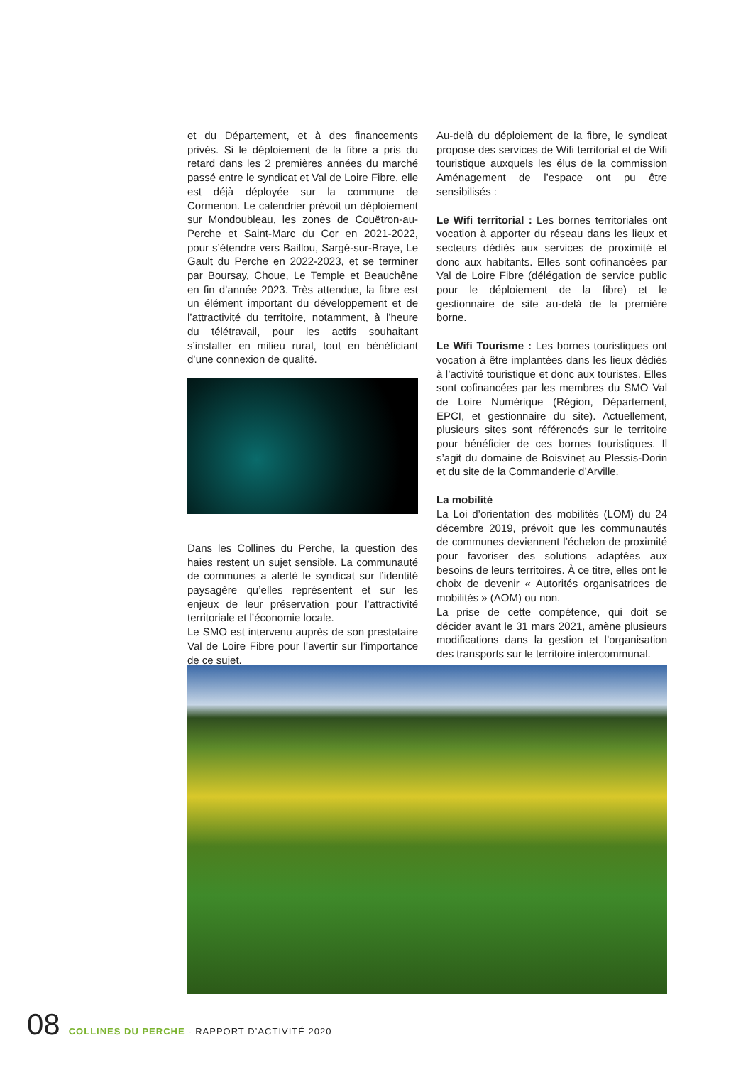et du Département, et à des financements privés. Si le déploiement de la fibre a pris du retard dans les 2 premières années du marché passé entre le syndicat et Val de Loire Fibre, elle est déjà déployée sur la commune de Cormenon. Le calendrier prévoit un déploiement sur Mondoubleau, les zones de Couëtron-au-Perche et Saint-Marc du Cor en 2021-2022, pour s’étendre vers Baillou, Sargé-sur-Braye, Le Gault du Perche en 2022-2023, et se terminer par Boursay, Choue, Le Temple et Beauchêne en fin d’année 2023. Très attendue, la fibre est un élément important du développement et de l’attractivité du territoire, notamment, à l’heure du télétravail, pour les actifs souhaitant s’installer en milieu rural, tout en bénéficiant d’une connexion de qualité.
Dans les Collines du Perche, la question des haies restent un sujet sensible. La communauté de communes a alerté le syndicat sur l’identité paysagère qu’elles représentent et sur les enjeux de leur préservation pour l’attractivité territoriale et l’économie locale.
Le SMO est intervenu auprès de son prestataire Val de Loire Fibre pour l’avertir sur l’importance de ce sujet.
Au-delà du déploiement de la fibre, le syndicat propose des services de Wifi territorial et de Wifi touristique auxquels les élus de la commission Aménagement de l’espace ont pu être sensibilisés :
Le Wifi territorial : Les bornes territoriales ont vocation à apporter du réseau dans les lieux et secteurs dédiés aux services de proximité et donc aux habitants. Elles sont cofinancées par Val de Loire Fibre (délégation de service public pour le déploiement de la fibre) et le gestionnaire de site au-delà de la première borne.
Le Wifi Tourisme : Les bornes touristiques ont vocation à être implantées dans les lieux dédiés à l’activité touristique et donc aux touristes. Elles sont cofinancées par les membres du SMO Val de Loire Numérique (Région, Département, EPCI, et gestionnaire du site). Actuellement, plusieurs sites sont référencés sur le territoire pour bénéficier de ces bornes touristiques. Il s’agit du domaine de Boisvinet au Plessis-Dorin et du site de la Commanderie d’Arville.
La mobilité
La Loi d’orientation des mobilités (LOM) du 24 décembre 2019, prévoit que les communautés de communes deviennent l’échelon de proximité pour favoriser des solutions adaptées aux besoins de leurs territoires. À ce titre, elles ont le choix de devenir « Autorités organisatrices de mobilités » (AOM) ou non.
La prise de cette compétence, qui doit se décider avant le 31 mars 2021, amène plusieurs modifications dans la gestion et l’organisation des transports sur le territoire intercommunal.
08 COLLINES DU PERCHE - RAPPORT D’ACTIVITÉ 2020